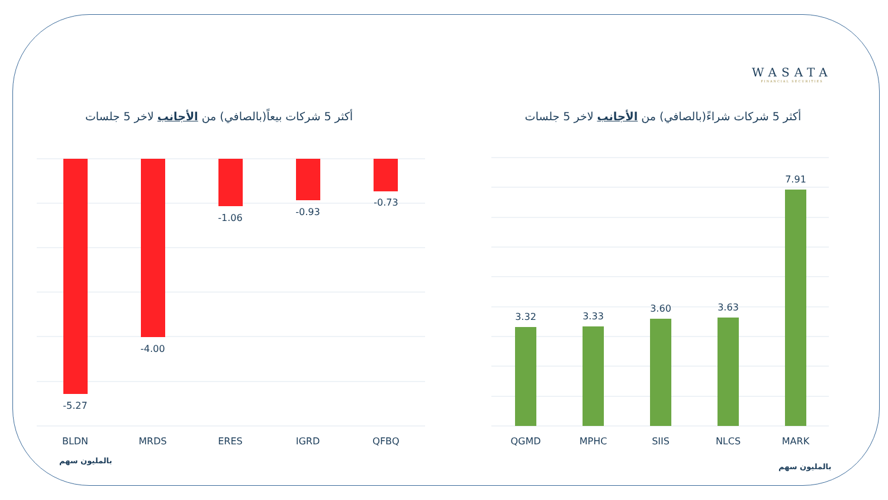WASATA
FINANCIAL SECURITIES
أكثر 5 شركات بيعاً(بالصافي) من الأجانب لاخر 5 جلسات
أكثر 5 شركات شراءً(بالصافي) من الأجانب لاخر 5 جلسات
-5.27
-4.00
-1.06
-0.93
-0.73
BLDN
MRDS
ERES
IGRD
QFBQ
3.32
3.33
3.60
3.63
7.91
QGMD
MPHC
SIIS
NLCS
MARK
بالمليون سهم
بالمليون سهم